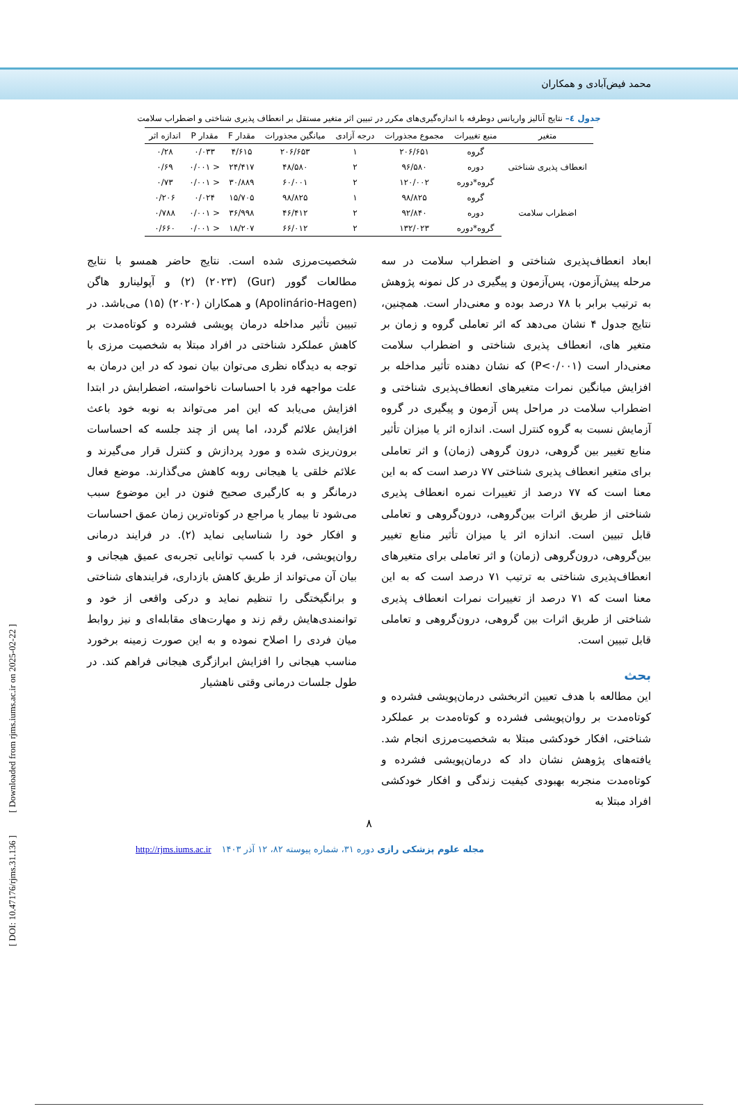محمد فیض‌آبادی و همکاران
جدول ٤– نتایج آنالیز واریانس دوطرفه با اندازه‌گیری‌های مکرر در تبیین اثر متغیر مستقل بر انعطاف پذیری شناختی و اضطراب سلامت
| متغیر | منبع تغییرات | مجموع مجذورات | درجه آزادی | میانگین مجذورات | مقدار F | مقدار P | اندازه اثر |
| --- | --- | --- | --- | --- | --- | --- | --- |
| انعطاف پذیری شناختی | گروه | ۲۰۶/۶۵۱ | ۱ | ۲۰۶/۶۵۳ | ۴/۶۱۵ | ۰/۰۳۳ | ۰/۲۸ |
| | دوره | ۹۶/۵۸۰ | ۲ | ۴۸/۵۸۰ | ۲۴/۴۱۷ | < ۰/۰۰۱ | ۰/۶۹ |
| | گروه*دوره | ۱۲۰/۰۰۲ | ۲ | ۶۰/۰۰۱ | ۳۰/۸۸۹ | < ۰/۰۰۱ | ۰/۷۳ |
| اضطراب سلامت | گروه | ۹۸/۸۲۵ | ۱ | ۹۸/۸۲۵ | ۱۵/۷۰۵ | ۰/۰۲۴ | ۰/۲۰۶ |
| | دوره | ۹۲/۸۴۰ | ۲ | ۴۶/۴۱۲ | ۳۶/۹۹۸ | < ۰/۰۰۱ | ۰/۷۸۸ |
| | گروه*دوره | ۱۳۲/۰۲۳ | ۲ | ۶۶/۰۱۲ | ۱۸/۲۰۷ | < ۰/۰۰۱ | ۰/۶۶۰ |
ابعاد انعطاف‌پذیری شناختی و اضطراب سلامت در سه مرحله پیش‌آزمون، پس‌آزمون و پیگیری در کل نمونه پژوهش به ترتیب برابر با ۷۸ درصد بوده و معنی‌دار است. همچنین، نتایج جدول ۴ نشان می‌دهد که اثر تعاملی گروه و زمان بر متغیر های، انعطاف پذیری شناختی و اضطراب سلامت معنی‌دار است (P<۰/۰۰۱) که نشان دهنده تأثیر مداخله بر افزایش میانگین نمرات متغیرهای انعطاف‌پذیری شناختی و اضطراب سلامت در مراحل پس آزمون و پیگیری در گروه آزمایش نسبت به گروه کنترل است. اندازه اثر یا میزان تأثیر منابع تغییر بین گروهی، درون گروهی (زمان) و اثر تعاملی برای متغیر انعطاف پذیری شناختی ۷۷ درصد است که به این معنا است که ۷۷ درصد از تغییرات نمره انعطاف پذیری شناختی از طریق اثرات بین‌گروهی، درون‌گروهی و تعاملی قابل تبیین است. اندازه اثر یا میزان تأثیر منابع تغییر بین‌گروهی، درون‌گروهی (زمان) و اثر تعاملی برای متغیرهای انعطاف‌پذیری شناختی به ترتیب ۷۱ درصد است که به این معنا است که ۷۱ درصد از تغییرات نمرات انعطاف پذیری شناختی از طریق اثرات بین گروهی، درون‌گروهی و تعاملی قابل تبیین است.
بحث
این مطالعه با هدف تعیین اثربخشی درمان‌پویشی فشرده و کوتاه‌مدت بر روان‌پویشی فشرده و کوتاه‌مدت بر عملکرد شناختی، افکار خودکشی مبتلا به شخصیت‌مرزی انجام شد. یافته‌های پژوهش نشان داد که درمان‌پویشی فشرده و کوتاه‌مدت منجربه بهبودی کیفیت زندگی و افکار خودکشی افراد مبتلا به
شخصیت‌مرزی شده است. نتایج حاضر همسو با نتایج مطالعات گوور (Gur) (۲۰۲۳) (۲) و آپولینارو هاگن (Apolinário-Hagen) و همکاران (۲۰۲۰) (۱۵) می‌باشد. در تبیین تأثیر مداخله درمان پویشی فشرده و کوتاه‌مدت بر کاهش عملکرد شناختی در افراد مبتلا به شخصیت مرزی با توجه به دیدگاه نظری می‌توان بیان نمود که در این درمان به علت مواجهه فرد با احساسات ناخواسته، اضطرابش در ابتدا افزایش می‌یابد که این امر می‌تواند به نوبه خود باعث افزایش علائم گردد، اما پس از چند جلسه که احساسات برون‌ریزی شده و مورد پردازش و کنترل قرار می‌گیرند و علائم خلقی یا هیجانی روبه کاهش می‌گذارند. موضع فعال درمانگر و به کارگیری صحیح فنون در این موضوع سبب می‌شود تا بیمار یا مراجع در کوتاه‌ترین زمان عمق احساسات و افکار خود را شناسایی نماید (۲). در فرایند درمانی روان‌پویشی، فرد با کسب توانایی تجربه‌ی عمیق هیجانی و بیان آن می‌تواند از طریق کاهش بازداری، فرایندهای شناختی و برانگیختگی را تنظیم نماید و درکی واقعی از خود و توانمندی‌هایش رقم زند و مهارت‌های مقابله‌ای و نیز روابط میان فردی را اصلاح نموده و به این صورت زمینه برخورد مناسب هیجانی را افزایش ابرازگری هیجانی فراهم کند. در طول جلسات درمانی وقتی ناهشیار
۸
مجله علوم پزشکی رازی دوره ۳۱، شماره پیوسته ۸۲، ۱۲ آذر ۱۴۰۳ http://rjms.iums.ac.ir
[ DOI: 10.47176/rjms.31.136 ] [ Downloaded from rjms.iums.ac.ir on 2025-02-22 ]